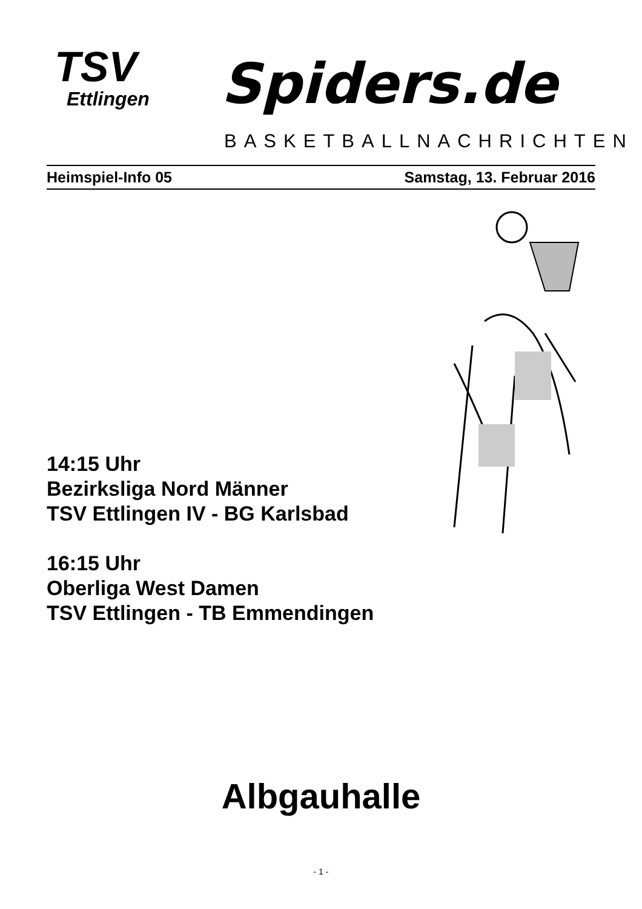TSV
Ettlingen
Spiders.de
BASKETBALLNACHRICHTEN
Heimspiel-Info 05 Samstag, 13. Februar 2016
14:15 Uhr
Bezirksliga Nord Männer
TSV Ettlingen IV - BG Karlsbad
16:15 Uhr
Oberliga West Damen
TSV Ettlingen - TB Emmendingen
Albgauhalle
- 1 -